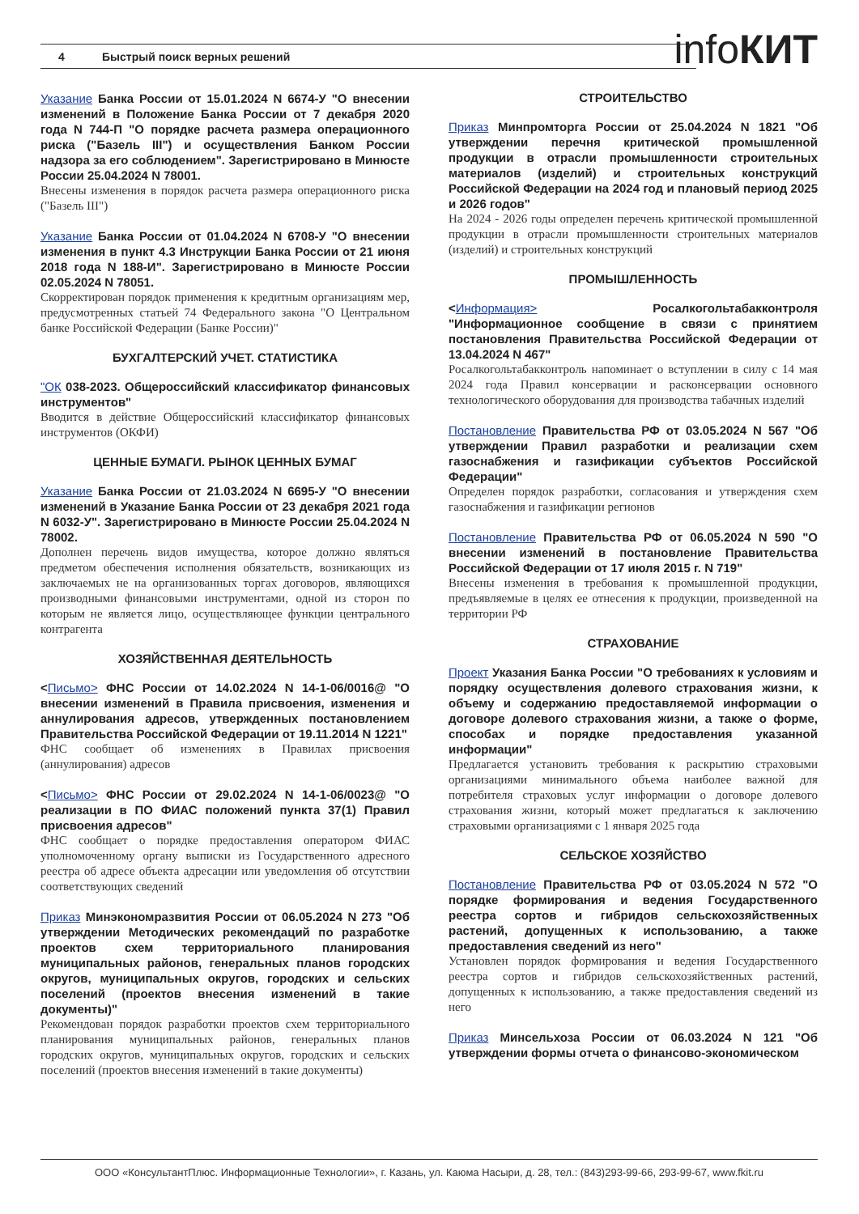4 Быстрый поиск верных решений infoКИТ
Указание Банка России от 15.01.2024 N 6674-У "О внесении изменений в Положение Банка России от 7 декабря 2020 года N 744-П "О порядке расчета размера операционного риска ("Базель III") и осуществления Банком России надзора за его соблюдением". Зарегистрировано в Минюсте России 25.04.2024 N 78001.
Внесены изменения в порядок расчета размера операционного риска ("Базель III")
Указание Банка России от 01.04.2024 N 6708-У "О внесении изменения в пункт 4.3 Инструкции Банка России от 21 июня 2018 года N 188-И". Зарегистрировано в Минюсте России 02.05.2024 N 78051.
Скорректирован порядок применения к кредитным организациям мер, предусмотренных статьей 74 Федерального закона "О Центральном банке Российской Федерации (Банке России)"
БУХГАЛТЕРСКИЙ УЧЕТ. СТАТИСТИКА
"ОК 038-2023. Общероссийский классификатор финансовых инструментов"
Вводится в действие Общероссийский классификатор финансовых инструментов (ОКФИ)
ЦЕННЫЕ БУМАГИ. РЫНОК ЦЕННЫХ БУМАГ
Указание Банка России от 21.03.2024 N 6695-У "О внесении изменений в Указание Банка России от 23 декабря 2021 года N 6032-У". Зарегистрировано в Минюсте России 25.04.2024 N 78002.
Дополнен перечень видов имущества, которое должно являться предметом обеспечения исполнения обязательств, возникающих из заключаемых не на организованных торгах договоров, являющихся производными финансовыми инструментами, одной из сторон по которым не является лицо, осуществляющее функции центрального контрагента
ХОЗЯЙСТВЕННАЯ ДЕЯТЕЛЬНОСТЬ
<Письмо> ФНС России от 14.02.2024 N 14-1-06/0016@ "О внесении изменений в Правила присвоения, изменения и аннулирования адресов, утвержденных постановлением Правительства Российской Федерации от 19.11.2014 N 1221"
ФНС сообщает об изменениях в Правилах присвоения (аннулирования) адресов
<Письмо> ФНС России от 29.02.2024 N 14-1-06/0023@ "О реализации в ПО ФИАС положений пункта 37(1) Правил присвоения адресов"
ФНС сообщает о порядке предоставления оператором ФИАС уполномоченному органу выписки из Государственного адресного реестра об адресе объекта адресации или уведомления об отсутствии соответствующих сведений
Приказ Минэкономразвития России от 06.05.2024 N 273 "Об утверждении Методических рекомендаций по разработке проектов схем территориального планирования муниципальных районов, генеральных планов городских округов, муниципальных округов, городских и сельских поселений (проектов внесения изменений в такие документы)"
Рекомендован порядок разработки проектов схем территориального планирования муниципальных районов, генеральных планов городских округов, муниципальных округов, городских и сельских поселений (проектов внесения изменений в такие документы)
СТРОИТЕЛЬСТВО
Приказ Минпромторга России от 25.04.2024 N 1821 "Об утверждении перечня критической промышленной продукции в отрасли промышленности строительных материалов (изделий) и строительных конструкций Российской Федерации на 2024 год и плановый период 2025 и 2026 годов"
На 2024 - 2026 годы определен перечень критической промышленной продукции в отрасли промышленности строительных материалов (изделий) и строительных конструкций
ПРОМЫШЛЕННОСТЬ
<Информация> Росалкогольтабакконтроля "Информационное сообщение в связи с принятием постановления Правительства Российской Федерации от 13.04.2024 N 467"
Росалкогольтабакконтроль напоминает о вступлении в силу с 14 мая 2024 года Правил консервации и расконсервации основного технологического оборудования для производства табачных изделий
Постановление Правительства РФ от 03.05.2024 N 567 "Об утверждении Правил разработки и реализации схем газоснабжения и газификации субъектов Российской Федерации"
Определен порядок разработки, согласования и утверждения схем газоснабжения и газификации регионов
Постановление Правительства РФ от 06.05.2024 N 590 "О внесении изменений в постановление Правительства Российской Федерации от 17 июля 2015 г. N 719"
Внесены изменения в требования к промышленной продукции, предъявляемые в целях ее отнесения к продукции, произведенной на территории РФ
СТРАХОВАНИЕ
Проект Указания Банка России "О требованиях к условиям и порядку осуществления долевого страхования жизни, к объему и содержанию предоставляемой информации о договоре долевого страхования жизни, а также о форме, способах и порядке предоставления указанной информации"
Предлагается установить требования к раскрытию страховыми организациями минимального объема наиболее важной для потребителя страховых услуг информации о договоре долевого страхования жизни, который может предлагаться к заключению страховыми организациями с 1 января 2025 года
СЕЛЬСКОЕ ХОЗЯЙСТВО
Постановление Правительства РФ от 03.05.2024 N 572 "О порядке формирования и ведения Государственного реестра сортов и гибридов сельскохозяйственных растений, допущенных к использованию, а также предоставления сведений из него"
Установлен порядок формирования и ведения Государственного реестра сортов и гибридов сельскохозяйственных растений, допущенных к использованию, а также предоставления сведений из него
Приказ Минсельхоза России от 06.03.2024 N 121 "Об утверждении формы отчета о финансово-экономическом
ООО «КонсультантПлюс. Информационные Технологии», г. Казань, ул. Каюма Насыри, д. 28, тел.: (843)293-99-66, 293-99-67, www.fkit.ru